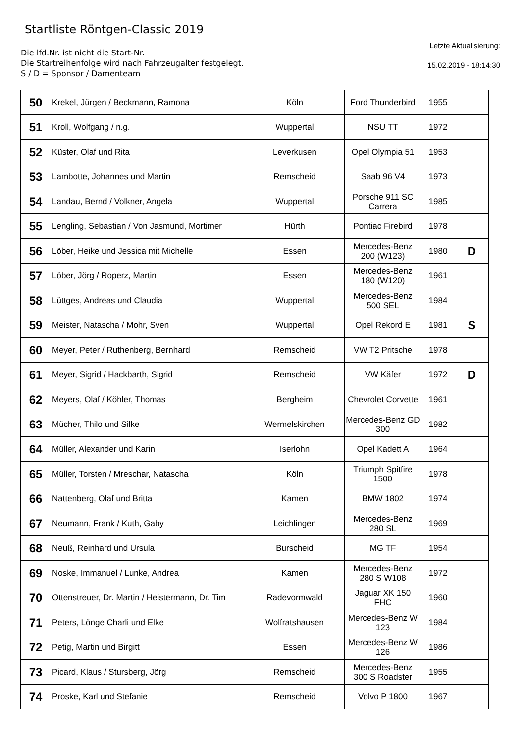Startliste Röntgen-Classic 2019
Die lfd.Nr. ist nicht die Start-Nr.
Die Startreihenfolge wird nach Fahrzeugalter festgelegt.
S / D = Sponsor / Damenteam
Letzte Aktualisierung:
15.02.2019 - 18:14:30
| 50 | Krekel, Jürgen / Beckmann, Ramona | Köln | Ford Thunderbird | 1955 | |
| 51 | Kroll, Wolfgang / n.g. | Wuppertal | NSU TT | 1972 | |
| 52 | Küster, Olaf und Rita | Leverkusen | Opel Olympia 51 | 1953 | |
| 53 | Lambotte, Johannes und Martin | Remscheid | Saab 96 V4 | 1973 | |
| 54 | Landau, Bernd / Volkner, Angela | Wuppertal | Porsche 911 SC Carrera | 1985 | |
| 55 | Lengling, Sebastian / Von Jasmund, Mortimer | Hürth | Pontiac Firebird | 1978 | |
| 56 | Löber, Heike und Jessica mit Michelle | Essen | Mercedes-Benz 200 (W123) | 1980 | D |
| 57 | Löber, Jörg / Roperz, Martin | Essen | Mercedes-Benz 180 (W120) | 1961 | |
| 58 | Lüttges, Andreas und Claudia | Wuppertal | Mercedes-Benz 500 SEL | 1984 | |
| 59 | Meister, Natascha / Mohr, Sven | Wuppertal | Opel Rekord E | 1981 | S |
| 60 | Meyer, Peter / Ruthenberg, Bernhard | Remscheid | VW T2 Pritsche | 1978 | |
| 61 | Meyer, Sigrid / Hackbarth, Sigrid | Remscheid | VW Käfer | 1972 | D |
| 62 | Meyers, Olaf / Köhler, Thomas | Bergheim | Chevrolet Corvette | 1961 | |
| 63 | Mücher, Thilo und Silke | Wermelskirchen | Mercedes-Benz GD 300 | 1982 | |
| 64 | Müller, Alexander und Karin | Iserlohn | Opel Kadett A | 1964 | |
| 65 | Müller, Torsten / Mreschar, Natascha | Köln | Triumph Spitfire 1500 | 1978 | |
| 66 | Nattenberg, Olaf und Britta | Kamen | BMW 1802 | 1974 | |
| 67 | Neumann, Frank / Kuth, Gaby | Leichlingen | Mercedes-Benz 280 SL | 1969 | |
| 68 | Neuß, Reinhard und Ursula | Burscheid | MG TF | 1954 | |
| 69 | Noske, Immanuel / Lunke, Andrea | Kamen | Mercedes-Benz 280 S W108 | 1972 | |
| 70 | Ottenstreuer, Dr. Martin / Heistermann, Dr. Tim | Radevormwald | Jaguar XK 150 FHC | 1960 | |
| 71 | Peters, Lönge Charli und Elke | Wolfratshausen | Mercedes-Benz W 123 | 1984 | |
| 72 | Petig, Martin und Birgitt | Essen | Mercedes-Benz W 126 | 1986 | |
| 73 | Picard, Klaus / Stursberg, Jörg | Remscheid | Mercedes-Benz 300 S Roadster | 1955 | |
| 74 | Proske, Karl und Stefanie | Remscheid | Volvo P 1800 | 1967 | |